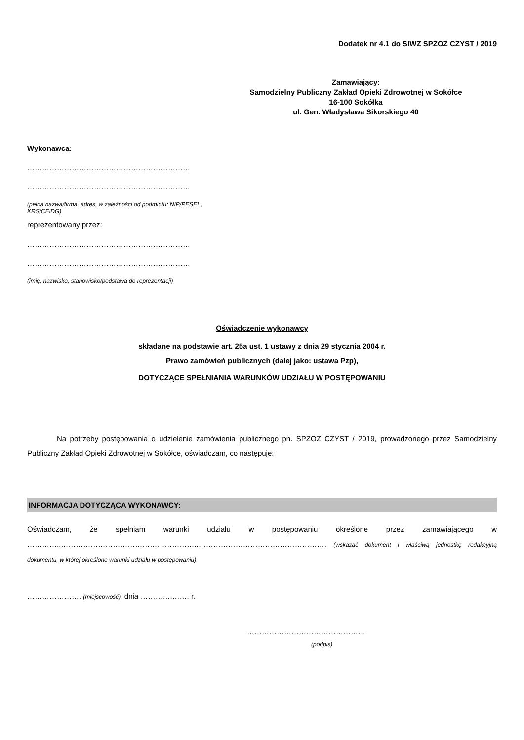Dodatek nr 4.1 do SIWZ SPZOZ CZYST / 2019
Zamawiający:
Samodzielny Publiczny Zakład Opieki Zdrowotnej w Sokółce
16-100 Sokółka
ul. Gen. Władysława Sikorskiego 40
Wykonawca:
…………………………………………………………
…………………………………………………………
(pełna nazwa/firma, adres, w zależności od podmiotu: NIP/PESEL,
KRS/CEiDG)
reprezentowany przez:
…………………………………………………………
…………………………………………………………
(imię, nazwisko, stanowisko/podstawa do reprezentacji)
Oświadczenie wykonawcy
składane na podstawie art. 25a ust. 1 ustawy z dnia 29 stycznia 2004 r.
Prawo zamówień publicznych (dalej jako: ustawa Pzp),
DOTYCZĄCE SPEŁNIANIA WARUNKÓW UDZIAŁU W POSTĘPOWANIU
Na potrzeby postępowania o udzielenie zamówienia publicznego pn. SPZOZ CZYST / 2019, prowadzonego przez Samodzielny Publiczny Zakład Opieki Zdrowotnej w Sokółce, oświadczam, co następuje:
INFORMACJA DOTYCZĄCA WYKONAWCY:
Oświadczam, że spełniam warunki udziału w postępowaniu określone przez zamawiającego w …………..………………………………………………..……………………………………………. (wskazać dokument i właściwą jednostkę redakcyjną dokumentu, w której określono warunki udziału w postępowaniu).
…………………. (miejscowość), dnia ………….……. r.
…………………………………………
(podpis)